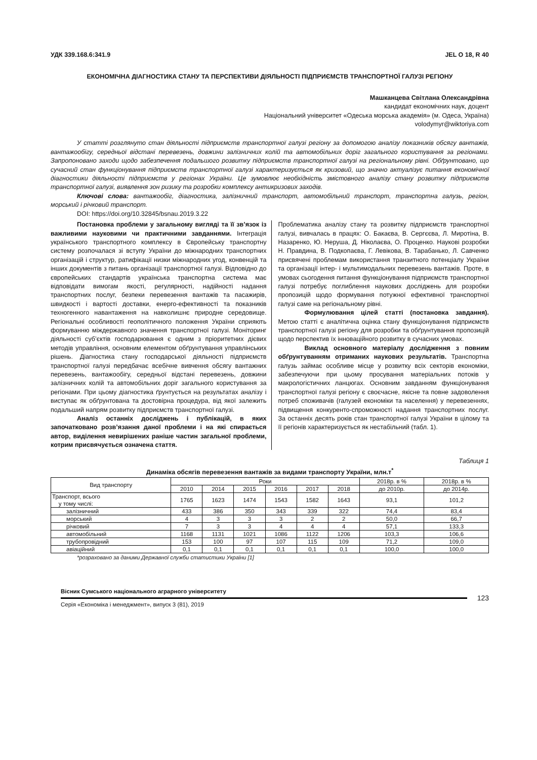УДК 339.168.6:341.9 JEL O 18, R 40
ЕКОНОМІЧНА ДІАГНОСТИКА СТАНУ ТА ПЕРСПЕКТИВИ ДІЯЛЬНОСТІ ПІДПРИЄМСТВ ТРАНСПОРТНОЇ ГАЛУЗІ РЕГІОНУ
Машканцева Світлана Олександрівна
кандидат економічних наук, доцент
Національний університет «Одеська морська академія» (м. Одеса, Україна)
volodymyr@wiktoriya.com
У статті розглянуто стан діяльності підприємств транспортної галузі регіону за допомогою аналізу показників обсягу вантажів, вантажообігу, середньої відстані перевезень, довжини залізничних колій та автомобільних доріг загального користування за регіонами. Запропоновано заходи щодо забезпечення подальшого розвитку підприємств транспортної галузі на регіональному рівні. Обґрунтовано, що сучасний стан функціонування підприємств транспортної галузі характеризується як кризовий, що значно актуалізує питання економічної діагностики діяльності підприємств у регіонах України. Це зумовлює необхідність змістовного аналізу стану розвитку підприємств транспортної галузі, виявлення зон ризику та розробки комплексу антикризових заходів.
Ключові слова: вантажообіг, діагностика, залізничний транспорт, автомобільний транспорт, транспортна галузь, регіон, морський і річковий транспорт.
DOI: https://doi.org/10.32845/bsnau.2019.3.22
Постановка проблеми у загальному вигляді та її зв’язок із важливими науковими чи практичними завданнями. Інтеграція українського транспортного комплексу в Європейську транспортну систему розпочалася зі вступу України до міжнародних транспортних організацій і структур, ратифікації низки міжнародних угод, конвенцій та інших документів з питань організації транспортної галузі. Відповідно до європейських стандартів українська транспортна система має відповідати вимогам якості, регулярності, надійності надання транспортних послуг, безпеки перевезення вантажів та пасажирів, швидкості і вартості доставки, енерго-ефективності та показників техногенного навантаження на навколишнє природне середовище. Регіональні особливості геополітичного положення України сприяють формуванню міждержавного значення транспортної галузі. Моніторинг діяльності суб’єктів господарювання є одним з пріоритетних дієвих методів управління, основним елементом обґрунтування управлінських рішень. Діагностика стану господарської діяльності підприємств транспортної галузі передбачає всебічне вивчення обсягу вантажних перевезень, вантажообігу, середньої відстані перевезень, довжини залізничних колій та автомобільних доріг загального користування за регіонами. При цьому діагностика ґрунтується на результатах аналізу і виступає як обґрунтована та достовірна процедура, від якої залежить подальший напрям розвитку підприємств транспортної галузі.
Аналіз останніх досліджень і публікацій, в яких започатковано розв’язання даної проблеми і на які спирається автор, виділення невирішених раніше частин загальної проблеми, котрим присвячується означена стаття.
Проблематика аналізу стану та розвитку підприємств транспортної галузі, вивчалась в працях: О. Бакаєва, В. Сергєєва, Л. Миротіна, В. Назаренко, Ю. Неруша, Д. Ніколаєва, О. Проценко. Наукові розробки Н. Правдина, В. Подкопаєва, Г. Левікова, В. Тарабанько, Л. Савченко присвячені проблемам використання транзитного потенціалу України та організації інтер- і мультимодальних перевезень вантажів. Проте, в умовах сьогодення питання функціонування підприємств транспортної галузі потребує поглиблення наукових досліджень для розробки пропозицій щодо формування потужної ефективної транспортної галузі саме на регіональному рівні.
Формулювання цілей статті (постановка завдання). Метою статті є аналітична оцінка стану функціонування підприємств транспортної галузі регіону для розробки та обґрунтування пропозицій щодо перспектив їх інноваційного розвитку в сучасних умовах.
Виклад основного матеріалу дослідження з повним обґрунтуванням отриманих наукових результатів. Транспортна галузь займає особливе місце у розвитку всіх секторів економіки, забезпечуючи при цьому просування матеріальних потоків у макрологістичних ланцюгах. Основним завданням функціонування транспортної галузі регіону є своєчасне, якісне та повне задоволення потреб споживачів (галузей економіки та населення) у перевезеннях, підвищення конкуренто-спроможності надання транспортних послуг. За останніх десять років стан транспортної галузі України в цілому та її регіонів характеризується як нестабільний (табл. 1).
Таблиця 1
Динаміка обсягів перевезення вантажів за видами транспорту України, млн.т<sup>*</sup>
| Вид транспорту | Роки | | | | | | 2018р. в % | 2018р. в % |
| --- | --- | --- | --- | --- | --- | --- | --- | --- |
| | 2010 | 2014 | 2015 | 2016 | 2017 | 2018 | до 2010р. | до 2014р. |
| Транспорт, всього у тому числі: | 1765 | 1623 | 1474 | 1543 | 1582 | 1643 | 93,1 | 101,2 |
| залізничний | 433 | 386 | 350 | 343 | 339 | 322 | 74,4 | 83,4 |
| морський | 4 | 3 | 3 | 3 | 2 | 2 | 50,0 | 66,7 |
| річковий | 7 | 3 | 3 | 4 | 4 | 4 | 57,1 | 133,3 |
| автомобільний | 1168 | 1131 | 1021 | 1086 | 1122 | 1206 | 103,3 | 106,6 |
| трубопровідний | 153 | 100 | 97 | 107 | 115 | 109 | 71,2 | 109,0 |
| авіаційний | 0,1 | 0,1 | 0,1 | 0,1 | 0,1 | 0,1 | 100,0 | 100,0 |
*розраховано за даними Державної служби статистики України [1]
Вісник Сумського національного аграрного університету
Серія «Економіка і менеджмент», випуск 3 (81), 2019
123